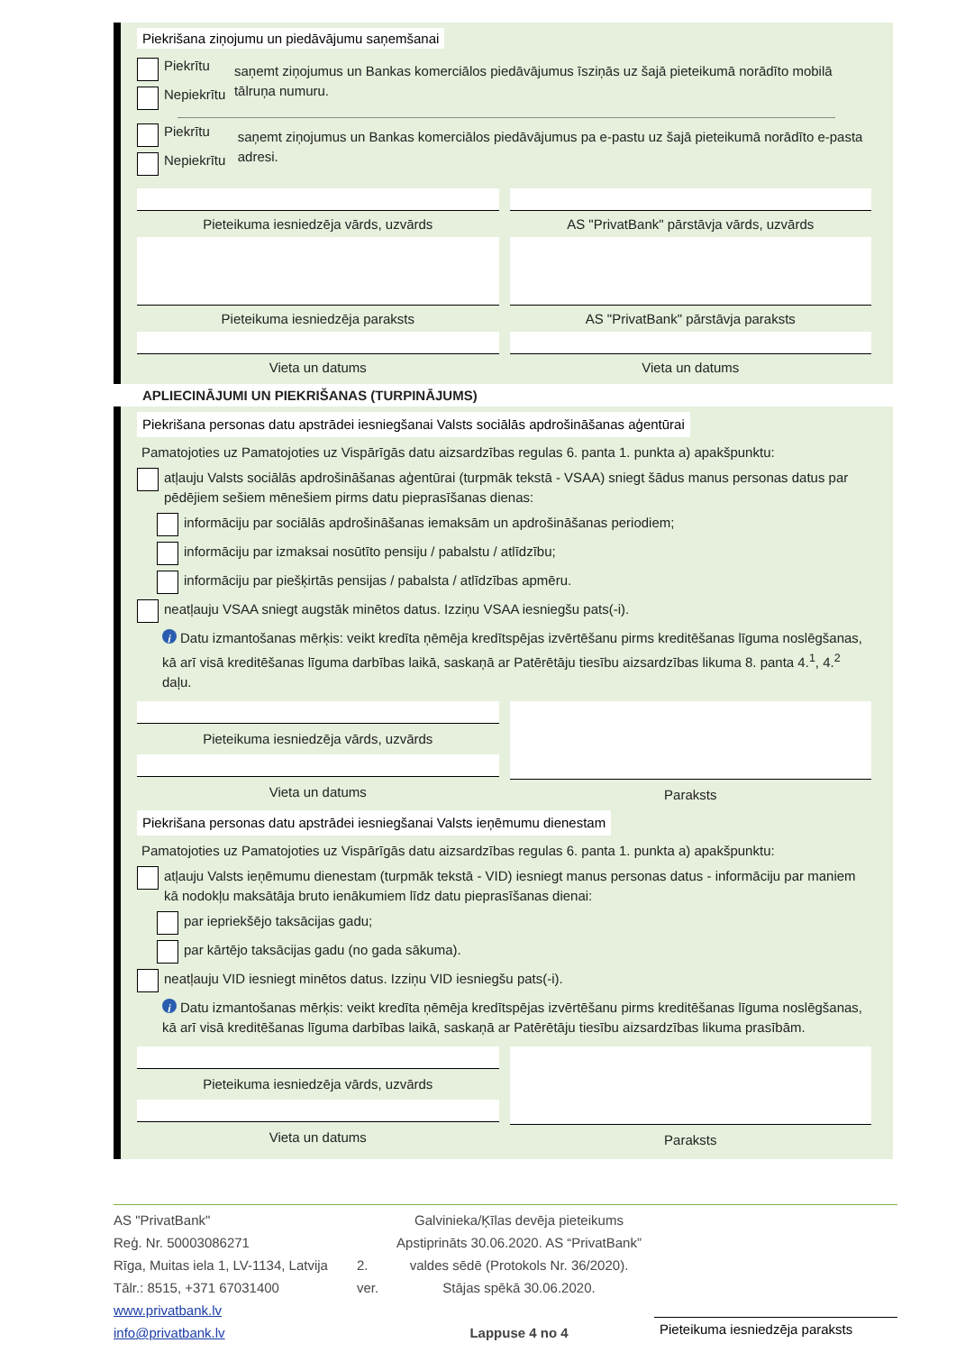Piekrišana ziņojumu un piedāvājumu saņemšanai
Piekrītu
Nepiekrītu
saņemt ziņojumus un Bankas komerciālos piedāvājumus īsziņās uz šajā pieteikumā norādīto mobilā tālruņa numuru.
Piekrītu
Nepiekrītu
saņemt ziņojumus un Bankas komerciālos piedāvājumus pa e-pastu uz šajā pieteikumā norādīto e-pasta adresi.
Pieteikuma iesniedzēja vārds, uzvārds
Pieteikuma iesniedzēja paraksts
Vieta un datums
AS "PrivatBank" pārstāvja vārds, uzvārds
AS "PrivatBank" pārstāvja paraksts
Vieta un datums
APLIECINĀJUMI UN PIEKRIŠANAS (TURPINĀJUMS)
Piekrišana personas datu apstrādei iesniegšanai Valsts sociālās apdrošināšanas aģentūrai
Pamatojoties uz Pamatojoties uz Vispārīgās datu aizsardzības regulas 6. panta 1. punkta a) apakšpunktu:
atļauju Valsts sociālās apdrošināšanas aģentūrai (turpmāk tekstā - VSAA) sniegt šādus manus personas datus par pēdējiem sešiem mēnešiem pirms datu pieprasīšanas dienas:
informāciju par sociālās apdrošināšanas iemaksām un apdrošināšanas periodiem;
informāciju par izmaksai nosūtīto pensiju / pabalstu / atlīdzību;
informāciju par piešķirtās pensijas / pabalsta / atlīdzības apmēru.
neatļauju VSAA sniegt augstāk minētos datus. Izziņu VSAA iesniegšu pats(-i).
i Datu izmantošanas mērķis: veikt kredīta ņēmēja kredītspējas izvērtēšanu pirms kreditēšanas līguma noslēgšanas, kā arī visā kreditēšanas līguma darbības laikā, saskaņā ar Patērētāju tiesību aizsardzības likuma 8. panta 4.<sup>1</sup>, 4.<sup>2</sup> daļu.
Pieteikuma iesniedzēja vārds, uzvārds
Vieta un datums
Paraksts
Piekrišana personas datu apstrādei iesniegšanai Valsts ieņēmumu dienestam
Pamatojoties uz Pamatojoties uz Vispārīgās datu aizsardzības regulas 6. panta 1. punkta a) apakšpunktu:
atļauju Valsts ieņēmumu dienestam (turpmāk tekstā - VID) iesniegt manus personas datus - informāciju par maniem kā nodokļu maksātāja bruto ienākumiem līdz datu pieprasīšanas dienai:
par iepriekšējo taksācijas gadu;
par kārtējo taksācijas gadu (no gada sākuma).
neatļauju VID iesniegt minētos datus. Izziņu VID iesniegšu pats(-i).
i Datu izmantošanas mērķis: veikt kredīta ņēmēja kredītspējas izvērtēšanu pirms kreditēšanas līguma noslēgšanas, kā arī visā kreditēšanas līguma darbības laikā, saskaņā ar Patērētāju tiesību aizsardzības likuma prasībām.
Pieteikuma iesniedzēja vārds, uzvārds
Vieta un datums
Paraksts
AS "PrivatBank"
Reģ. Nr. 50003086271
Rīga, Muitas iela 1, LV-1134, Latvija
Tālr.: 8515, +371 67031400
www.privatbank.lv
info@privatbank.lv
2. ver.
Galvinieka/Ķīlas devēja pieteikums
Apstiprināts 30.06.2020. AS “PrivatBank” valdes sēdē (Protokols Nr. 36/2020).
Stājas spēkā 30.06.2020.
Lappuse 4 no 4
Pieteikuma iesniedzēja paraksts